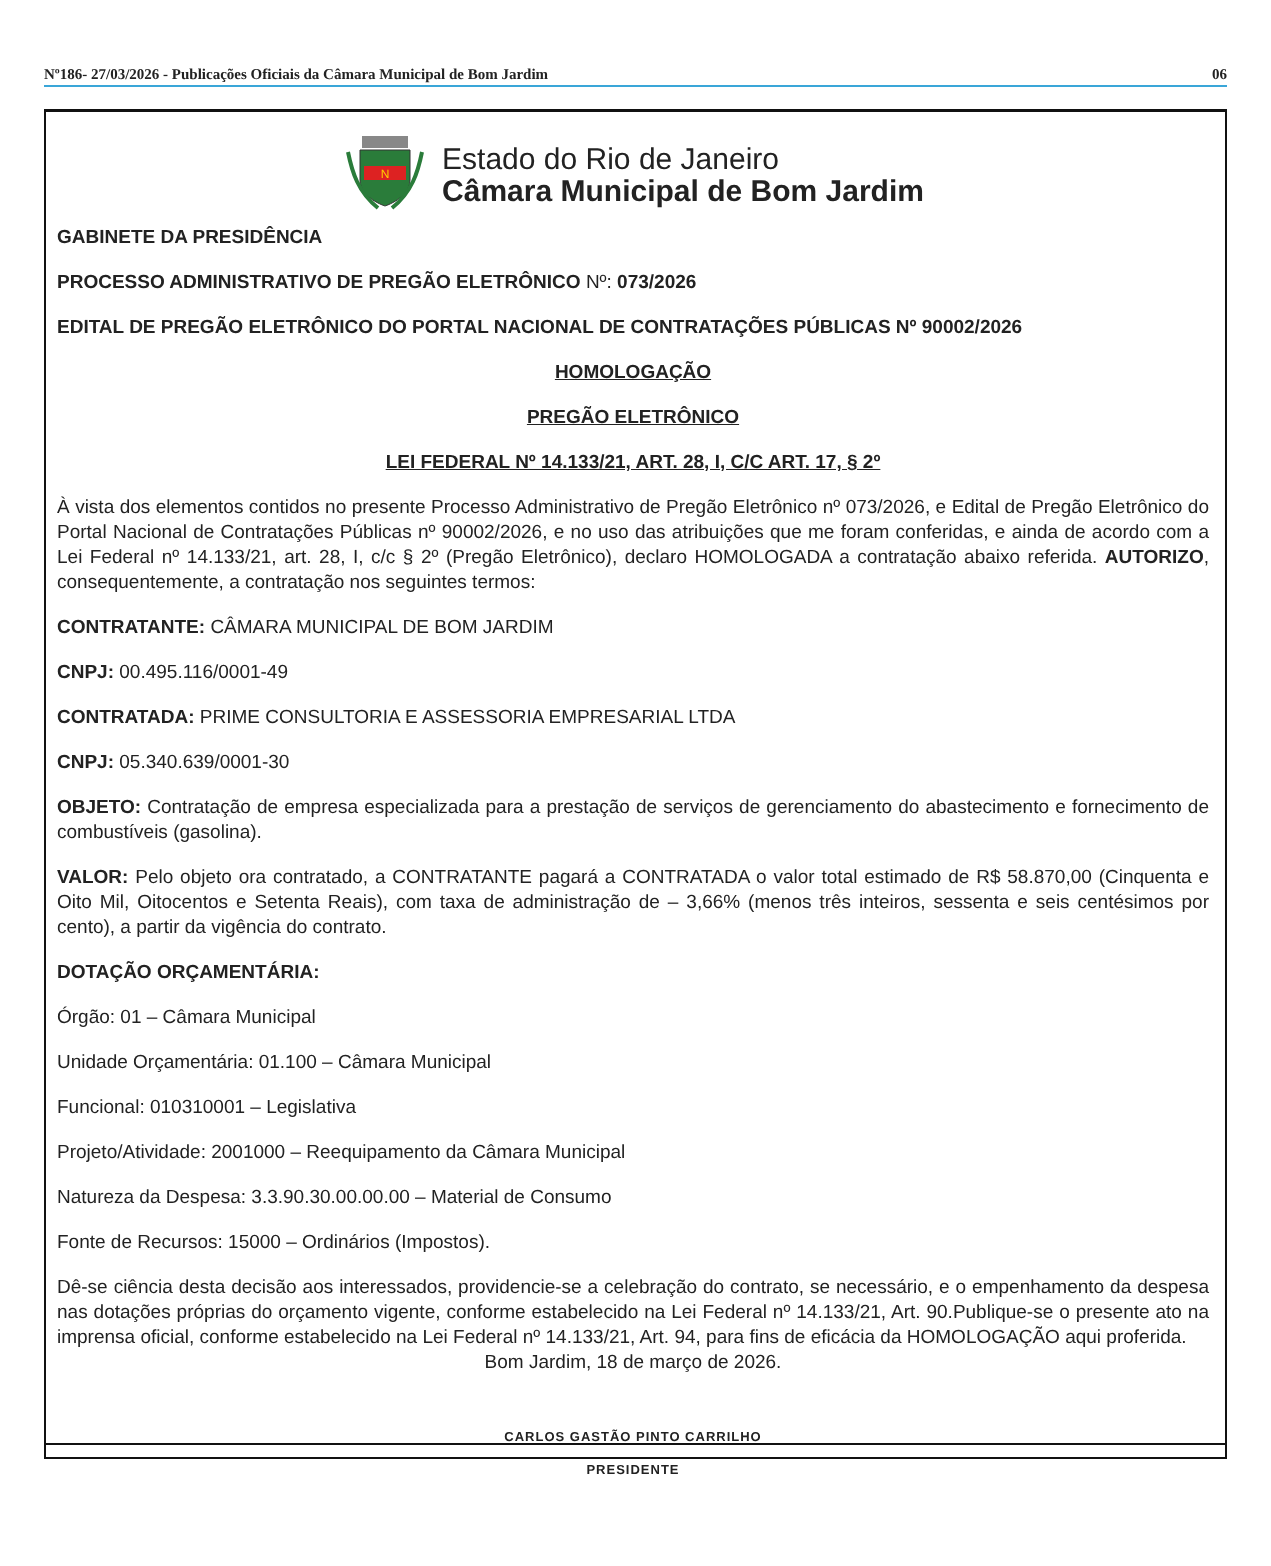Nº186- 27/03/2026 - Publicações Oficiais da Câmara Municipal de Bom Jardim 06
N
Estado do Rio de Janeiro
Câmara Municipal de Bom Jardim
GABINETE DA PRESIDÊNCIA
PROCESSO ADMINISTRATIVO DE PREGÃO ELETRÔNICO Nº: 073/2026
EDITAL DE PREGÃO ELETRÔNICO DO PORTAL NACIONAL DE CONTRATAÇÕES PÚBLICAS Nº 90002/2026
HOMOLOGAÇÃO
PREGÃO ELETRÔNICO
LEI FEDERAL Nº 14.133/21, ART. 28, I, C/C ART. 17, § 2º
À vista dos elementos contidos no presente Processo Administrativo de Pregão Eletrônico nº 073/2026, e Edital de Pregão Eletrônico do Portal Nacional de Contratações Públicas nº 90002/2026, e no uso das atribuições que me foram conferidas, e ainda de acordo com a Lei Federal nº 14.133/21, art. 28, I, c/c § 2º (Pregão Eletrônico), declaro HOMOLOGADA a contratação abaixo referida. AUTORIZO, consequentemente, a contratação nos seguintes termos:
CONTRATANTE: CÂMARA MUNICIPAL DE BOM JARDIM
CNPJ: 00.495.116/0001-49
CONTRATADA: PRIME CONSULTORIA E ASSESSORIA EMPRESARIAL LTDA
CNPJ: 05.340.639/0001-30
OBJETO: Contratação de empresa especializada para a prestação de serviços de gerenciamento do abastecimento e fornecimento de combustíveis (gasolina).
VALOR: Pelo objeto ora contratado, a CONTRATANTE pagará a CONTRATADA o valor total estimado de R$ 58.870,00 (Cinquenta e Oito Mil, Oitocentos e Setenta Reais), com taxa de administração de – 3,66% (menos três inteiros, sessenta e seis centésimos por cento), a partir da vigência do contrato.
DOTAÇÃO ORÇAMENTÁRIA:
Órgão: 01 – Câmara Municipal
Unidade Orçamentária: 01.100 – Câmara Municipal
Funcional: 010310001 – Legislativa
Projeto/Atividade: 2001000 – Reequipamento da Câmara Municipal
Natureza da Despesa: 3.3.90.30.00.00.00 – Material de Consumo
Fonte de Recursos: 15000 – Ordinários (Impostos).
Dê-se ciência desta decisão aos interessados, providencie-se a celebração do contrato, se necessário, e o empenhamento da despesa nas dotações próprias do orçamento vigente, conforme estabelecido na Lei Federal nº 14.133/21, Art. 90.Publique-se o presente ato na imprensa oficial, conforme estabelecido na Lei Federal nº 14.133/21, Art. 94, para fins de eficácia da HOMOLOGAÇÃO aqui proferida.
Bom Jardim, 18 de março de 2026.
CARLOS GASTÃO PINTO CARRILHO
PRESIDENTE